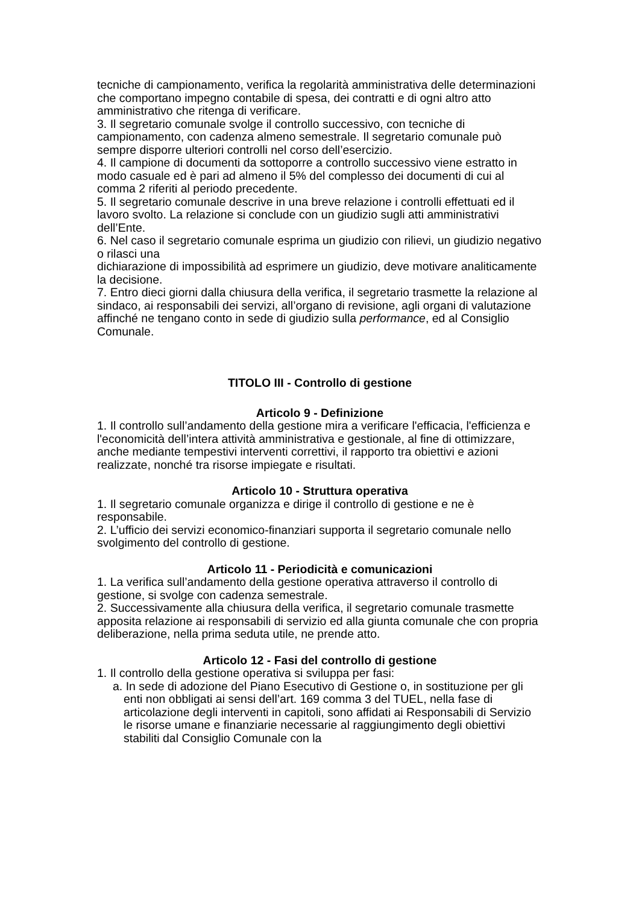tecniche di campionamento, verifica la regolarità amministrativa delle determinazioni che comportano impegno contabile di spesa, dei contratti e di ogni altro atto amministrativo che ritenga di verificare.
3. Il segretario comunale svolge il controllo successivo, con tecniche di campionamento, con cadenza almeno semestrale. Il segretario comunale può sempre disporre ulteriori controlli nel corso dell’esercizio.
4. Il campione di documenti da sottoporre a controllo successivo viene estratto in modo casuale ed è pari ad almeno il 5% del complesso dei documenti di cui al comma 2 riferiti al periodo precedente.
5. Il segretario comunale descrive in una breve relazione i controlli effettuati ed il lavoro svolto. La relazione si conclude con un giudizio sugli atti amministrativi dell’Ente.
6. Nel caso il segretario comunale esprima un giudizio con rilievi, un giudizio negativo o rilasci una
dichiarazione di impossibilità ad esprimere un giudizio, deve motivare analiticamente la decisione.
7. Entro dieci giorni dalla chiusura della verifica, il segretario trasmette la relazione al sindaco, ai responsabili dei servizi, all’organo di revisione, agli organi di valutazione affinché ne tengano conto in sede di giudizio sulla performance, ed al Consiglio Comunale.
TITOLO III - Controllo di gestione
Articolo 9 - Definizione
1. Il controllo sull’andamento della gestione mira a verificare l'efficacia, l'efficienza e l'economicità dell’intera attività amministrativa e gestionale, al fine di ottimizzare, anche mediante tempestivi interventi correttivi, il rapporto tra obiettivi e azioni realizzate, nonché tra risorse impiegate e risultati.
Articolo 10 - Struttura operativa
1. Il segretario comunale organizza e dirige il controllo di gestione e ne è responsabile.
2. L’ufficio dei servizi economico-finanziari supporta il segretario comunale nello svolgimento del controllo di gestione.
Articolo 11 - Periodicità e comunicazioni
1. La verifica sull’andamento della gestione operativa attraverso il controllo di gestione, si svolge con cadenza semestrale.
2. Successivamente alla chiusura della verifica, il segretario comunale trasmette apposita relazione ai responsabili di servizio ed alla giunta comunale che con propria deliberazione, nella prima seduta utile, ne prende atto.
Articolo 12 - Fasi del controllo di gestione
1. Il controllo della gestione operativa si sviluppa per fasi:
a. In sede di adozione del Piano Esecutivo di Gestione o, in sostituzione per gli enti non obbligati ai sensi dell’art. 169 comma 3 del TUEL, nella fase di articolazione degli interventi in capitoli, sono affidati ai Responsabili di Servizio le risorse umane e finanziarie necessarie al raggiungimento degli obiettivi stabiliti dal Consiglio Comunale con la